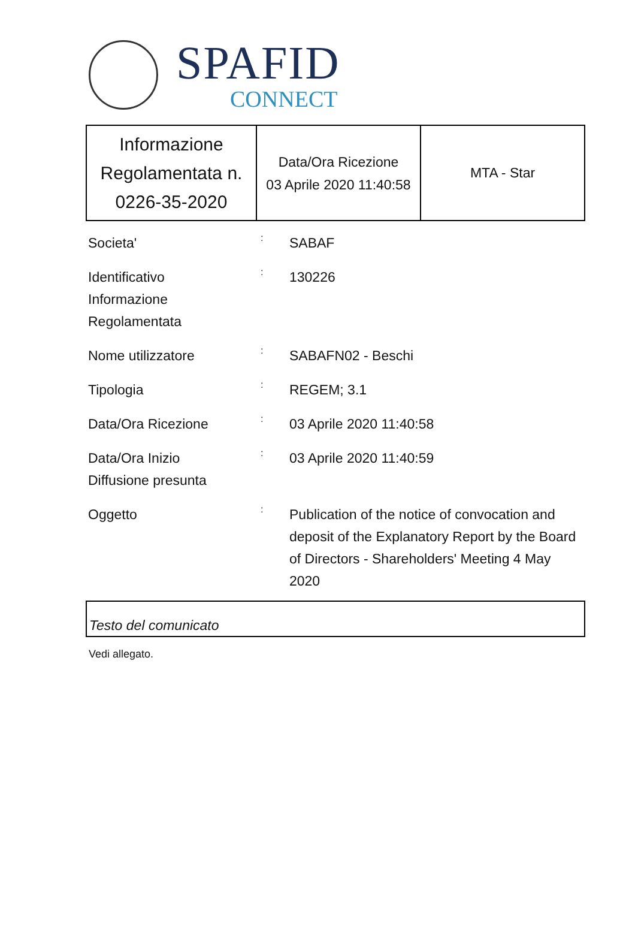SPAFID
CONNECT
| Informazione Regolamentata n. 0226-35-2020 | Data/Ora Ricezione 03 Aprile 2020 11:40:58 | MTA - Star |
| Societa' | : | SABAF |
| Identificativo Informazione Regolamentata | : | 130226 |
| Nome utilizzatore | : | SABAFN02 - Beschi |
| Tipologia | : | REGEM; 3.1 |
| Data/Ora Ricezione | : | 03 Aprile 2020 11:40:58 |
| Data/Ora Inizio Diffusione presunta | : | 03 Aprile 2020 11:40:59 |
| Oggetto | : | Publication of the notice of convocation and deposit of the Explanatory Report by the Board of Directors - Shareholders' Meeting 4 May 2020 |
Testo del comunicato
Vedi allegato.